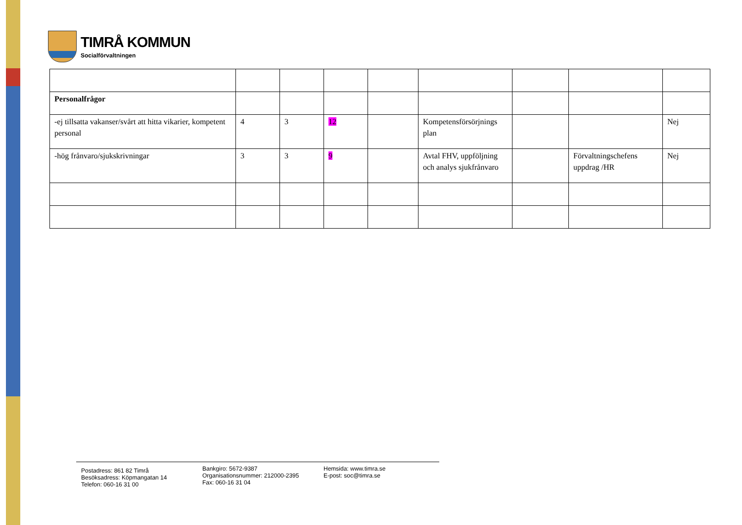TIMRÅ KOMMUN
Socialförvaltningen
| Personalfrågor | | | | | | | | |
| -ej tillsatta vakanser/svårt att hitta vikarier, kompetent personal | 4 | 3 | 12 | | Kompetensförsörjnings plan | | | Nej |
| -hög frånvaro/sjukskrivningar | 3 | 3 | 9 | | Avtal FHV, uppföljning och analys sjukfrånvaro | | Förvaltningschefens uppdrag /HR | Nej |
Postadress: 861 82 Timrå
Besöksadress: Köpmangatan 14
Telefon: 060-16 31 00
Bankgiro: 5672-9387
Organisationsnummer: 212000-2395
Fax: 060-16 31 04
Hemsida: www.timra.se
E-post: soc@timra.se